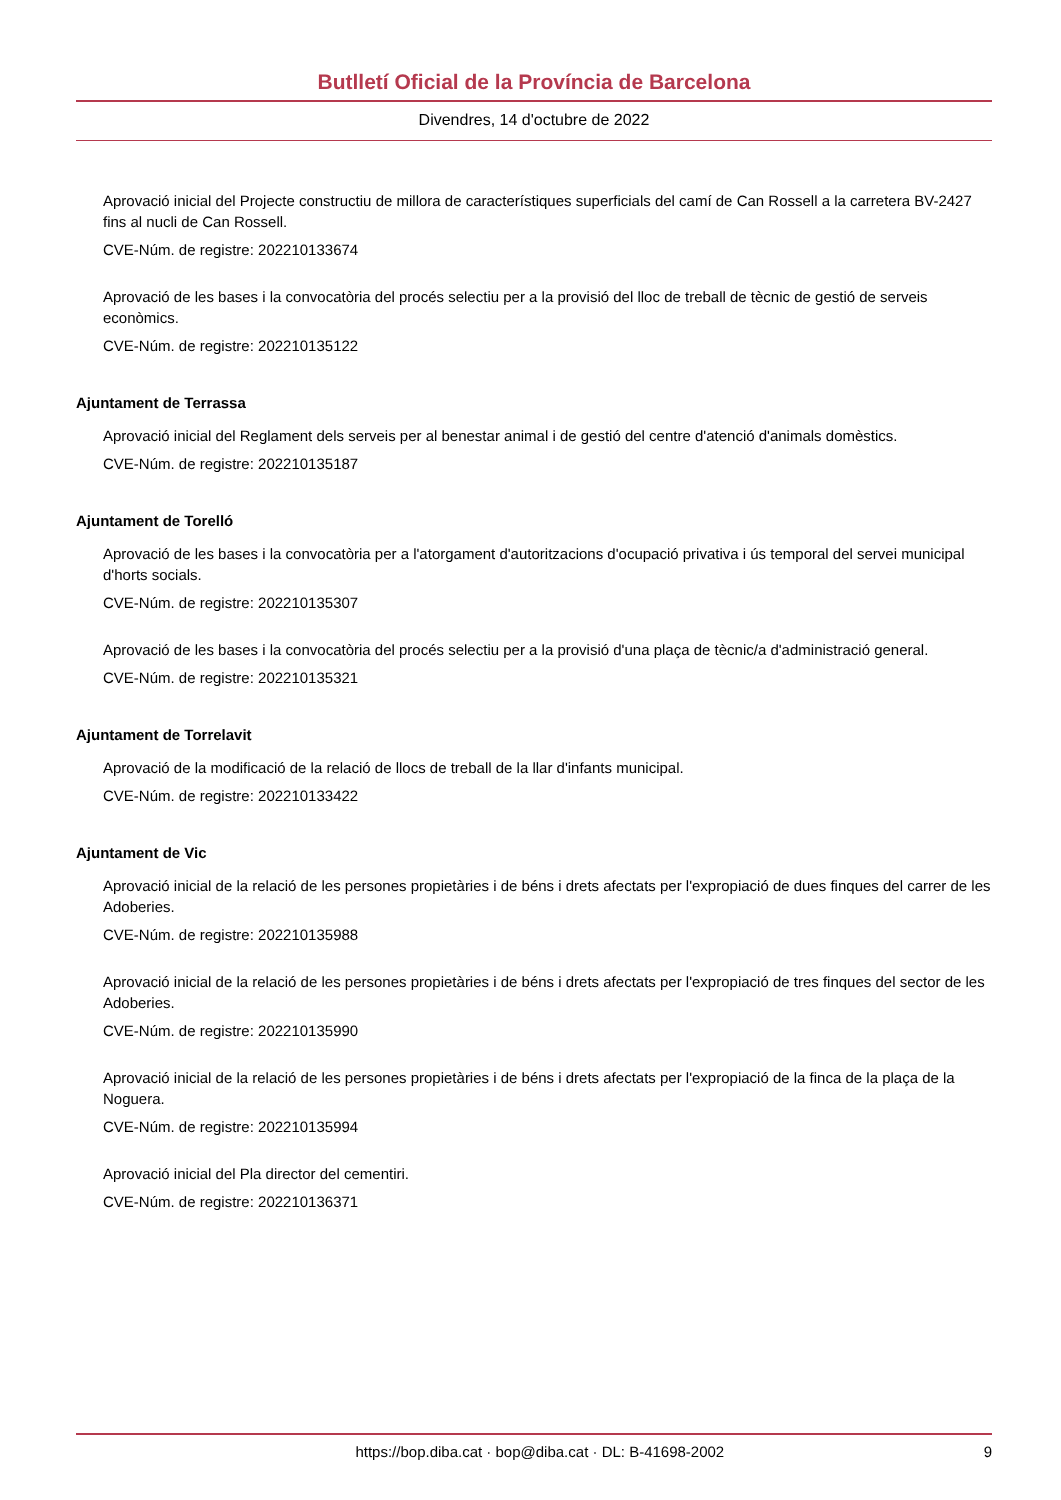Butlletí Oficial de la Província de Barcelona
Divendres, 14 d'octubre de 2022
Aprovació inicial del Projecte constructiu de millora de característiques superficials del camí de Can Rossell a la carretera BV-2427 fins al nucli de Can Rossell.
CVE-Núm. de registre: 202210133674
Aprovació de les bases i la convocatòria del procés selectiu per a la provisió del lloc de treball de tècnic de gestió de serveis econòmics.
CVE-Núm. de registre: 202210135122
Ajuntament de Terrassa
Aprovació inicial del Reglament dels serveis per al benestar animal i de gestió del centre d'atenció d'animals domèstics.
CVE-Núm. de registre: 202210135187
Ajuntament de Torelló
Aprovació de les bases i la convocatòria per a l'atorgament d'autoritzacions d'ocupació privativa i ús temporal del servei municipal d'horts socials.
CVE-Núm. de registre: 202210135307
Aprovació de les bases i la convocatòria del procés selectiu per a la provisió d'una plaça de tècnic/a d'administració general.
CVE-Núm. de registre: 202210135321
Ajuntament de Torrelavit
Aprovació de la modificació de la relació de llocs de treball de la llar d'infants municipal.
CVE-Núm. de registre: 202210133422
Ajuntament de Vic
Aprovació inicial de la relació de les persones propietàries i de béns i drets afectats per l'expropiació de dues finques del carrer de les Adoberies.
CVE-Núm. de registre: 202210135988
Aprovació inicial de la relació de les persones propietàries i de béns i drets afectats per l'expropiació de tres finques del sector de les Adoberies.
CVE-Núm. de registre: 202210135990
Aprovació inicial de la relació de les persones propietàries i de béns i drets afectats per l'expropiació de la finca de la plaça de la Noguera.
CVE-Núm. de registre: 202210135994
Aprovació inicial del Pla director del cementiri.
CVE-Núm. de registre: 202210136371
https://bop.diba.cat · bop@diba.cat · DL: B-41698-2002 9